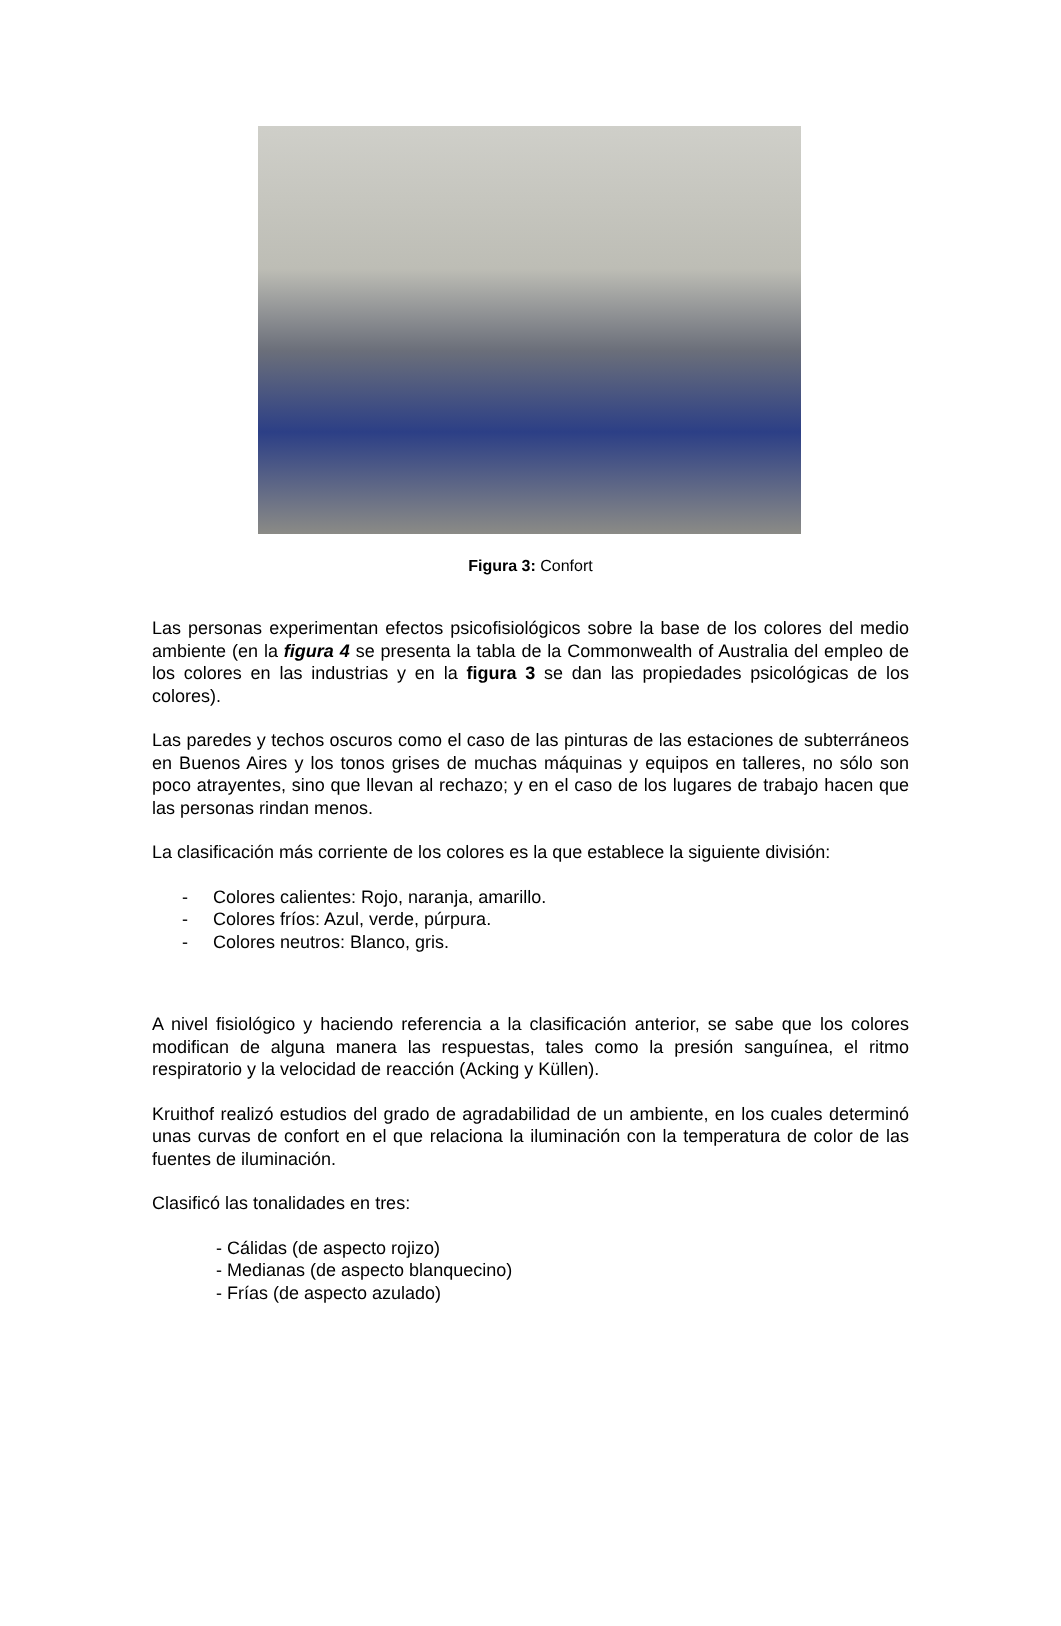Figura 3: Confort
Las personas experimentan efectos psicofisiológicos sobre la base de los colores del medio ambiente (en la figura 4 se presenta la tabla de la Commonwealth of Australia del empleo de los colores en las industrias y en la figura 3 se dan las propiedades psicológicas de los colores).
Las paredes y techos oscuros como el caso de las pinturas de las estaciones de subterráneos en Buenos Aires y los tonos grises de muchas máquinas y equipos en talleres, no sólo son poco atrayentes, sino que llevan al rechazo; y en el caso de los lugares de trabajo hacen que las personas rindan menos.
La clasificación más corriente de los colores es la que establece la siguiente división:
- Colores calientes: Rojo, naranja, amarillo.
- Colores fríos: Azul, verde, púrpura.
- Colores neutros: Blanco, gris.
A nivel fisiológico y haciendo referencia a la clasificación anterior, se sabe que los colores modifican de alguna manera las respuestas, tales como la presión sanguínea, el ritmo respiratorio y la velocidad de reacción (Acking y Küllen).
Kruithof realizó estudios del grado de agradabilidad de un ambiente, en los cuales determinó unas curvas de confort en el que relaciona la iluminación con la temperatura de color de las fuentes de iluminación.
Clasificó las tonalidades en tres:
- Cálidas (de aspecto rojizo)
- Medianas (de aspecto blanquecino)
- Frías (de aspecto azulado)